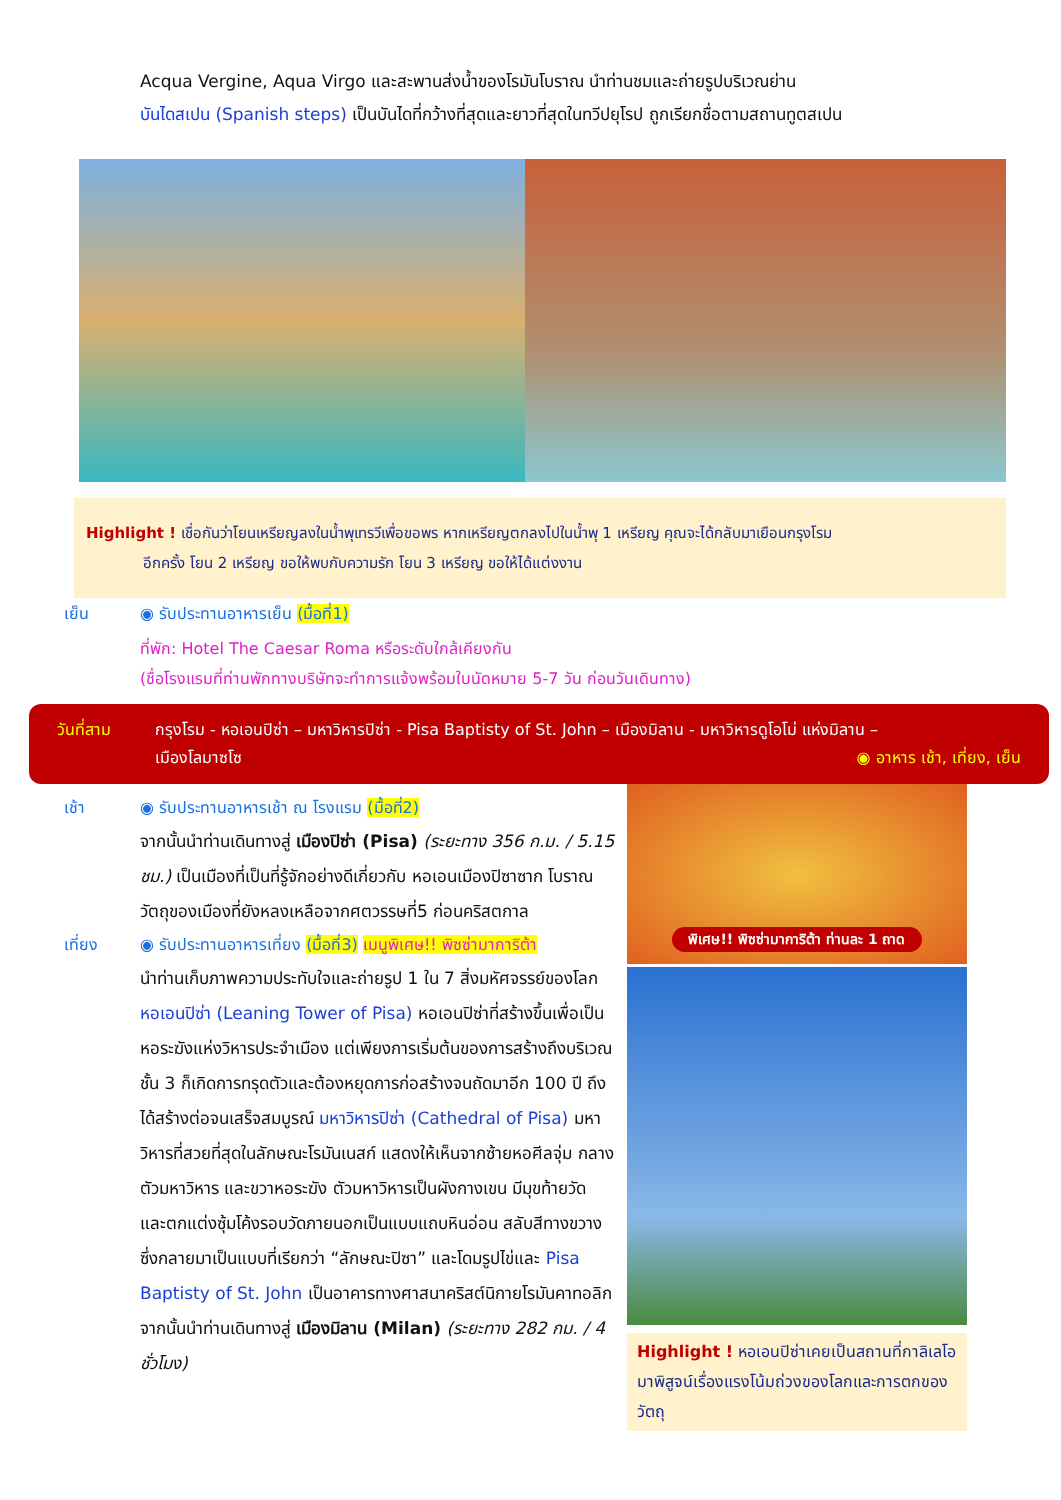Acqua Vergine, Aqua Virgo และสะพานส่งน้ำของโรมันโบราณ นำท่านชมและถ่ายรูปบริเวณย่าน
บันไดสเปน (Spanish steps) เป็นบันไดที่กว้างที่สุดและยาวที่สุดในทวีปยุโรป ถูกเรียกชื่อตามสถานทูตสเปน
Highlight ! เชื่อกันว่าโยนเหรียญลงในน้ำพุเทรวีเพื่อขอพร หากเหรียญตกลงไปในน้ำพุ 1 เหรียญ คุณจะได้กลับมาเยือนกรุงโรม
อีกครั้ง โยน 2 เหรียญ ขอให้พบกับความรัก โยน 3 เหรียญ ขอให้ได้แต่งงาน
เย็น ◉ รับประทานอาหารเย็น (มื้อที่1)
ที่พัก: Hotel The Caesar Roma หรือระดับใกล้เคียงกัน
(ชื่อโรงแรมที่ท่านพักทางบริษัทจะทำการแจ้งพร้อมใบนัดหมาย 5-7 วัน ก่อนวันเดินทาง)
วันที่สาม กรุงโรม - หอเอนปิซ่า – มหาวิหารปิซ่า - Pisa Baptisty of St. John – เมืองมิลาน - มหาวิหารดูโอโม่ แห่งมิลาน –
เมืองโลมาซโซ ◉ อาหาร เช้า, เที่ยง, เย็น
เช้า ◉ รับประทานอาหารเช้า ณ โรงแรม (มื้อที่2)
จากนั้นนำท่านเดินทางสู่ เมืองปิซ่า (Pisa) (ระยะทาง 356 ก.ม. / 5.15 ชม.) เป็นเมืองที่เป็นที่รู้จักอย่างดีเกี่ยวกับ หอเอนเมืองปิซาซาก โบราณวัตถุของเมืองที่ยังหลงเหลือจากศตวรรษที่5 ก่อนคริสตกาล
เที่ยง ◉ รับประทานอาหารเที่ยง (มื้อที่3) เมนูพิเศษ!! พิซซ่ามาการิต้า
นำท่านเก็บภาพความประทับใจและถ่ายรูป 1 ใน 7 สิ่งมหัศจรรย์ของโลก หอเอนปิซ่า (Leaning Tower of Pisa) หอเอนปิซ่าที่สร้างขึ้นเพื่อเป็นหอระฆังแห่งวิหารประจำเมือง แต่เพียงการเริ่มต้นของการสร้างถึงบริเวณชั้น 3 ก็เกิดการทรุดตัวและต้องหยุดการก่อสร้างจนถัดมาอีก 100 ปี ถึงได้สร้างต่อจนเสร็จสมบูรณ์ มหาวิหารปิซ่า (Cathedral of Pisa) มหาวิหารที่สวยที่สุดในลักษณะโรมันเนสก์ แสดงให้เห็นจากซ้ายหอศีลจุ่ม กลางตัวมหาวิหาร และขวาหอระฆัง ตัวมหาวิหารเป็นผังกางเขน มีมุขท้ายวัด และตกแต่งซุ้มโค้งรอบวัดภายนอกเป็นแบบแถบหินอ่อน สลับสีทางขวาง ซึ่งกลายมาเป็นแบบที่เรียกว่า “ลักษณะปิซา” และโดมรูปไข่และ Pisa Baptisty of St. John เป็นอาคารทางศาสนาคริสต์นิกายโรมันคาทอลิก จากนั้นนำท่านเดินทางสู่ เมืองมิลาน (Milan) (ระยะทาง 282 กม. / 4 ชั่วโมง)
พิเศษ!! พิซซ่ามาการิต้า ท่านละ 1 ถาด
Highlight ! หอเอนปิซ่าเคยเป็นสถานที่กาลิเลโอมาพิสูจน์เรื่องแรงโน้มถ่วงของโลกและการตกของวัตถุ